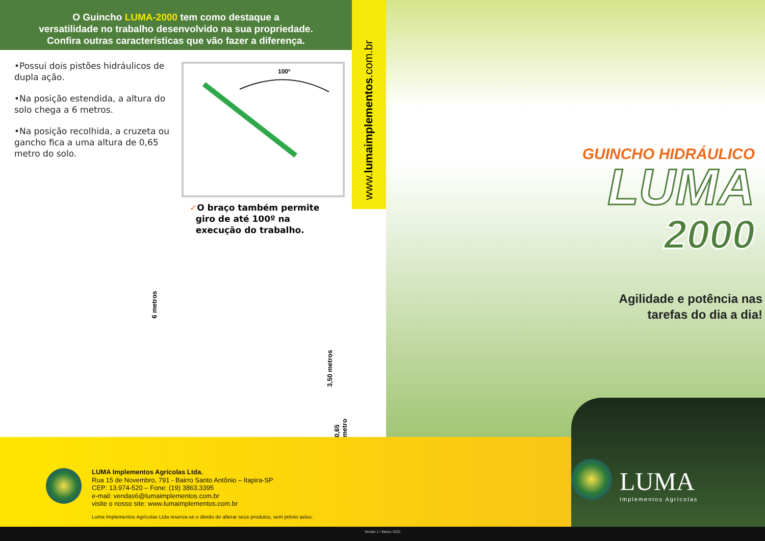O Guincho LUMA-2000 tem como destaque a
versatilidade no trabalho desenvolvido na sua propriedade.
Confira outras características que vão fazer a diferença.
•Possui dois pistões hidráulicos de dupla ação.
•Na posição estendida, a altura do solo chega a 6 metros.
•Na posição recolhida, a cruzeta ou gancho fica a uma altura de 0,65 metro do solo.
100º
✓O braço também permite
giro de até 100º na
execução do trabalho.
6 metros
3,50 metros
0,65 metro
www.lumaimplementos.com.br
GUINCHO HIDRÁULICO
LUMA
2000
Agilidade e potência nas
tarefas do dia a dia!
LUMA Implementos Agrícolas Ltda.
Rua 15 de Novembro, 791 - Bairro Santo Antônio – Itapira-SP
CEP: 13.974-520 – Fone: (19) 3863.3395
e-mail: vendas6@lumaimplementos.com.br
visite o nosso site: www.lumaimplementos.com.br
Luma Implementos Agrícolas Ltda reserva-se o direito de alterar seus produtos, sem prévio aviso.
LUMA
Implementos Agrícolas
Versão 1 / Março 2022